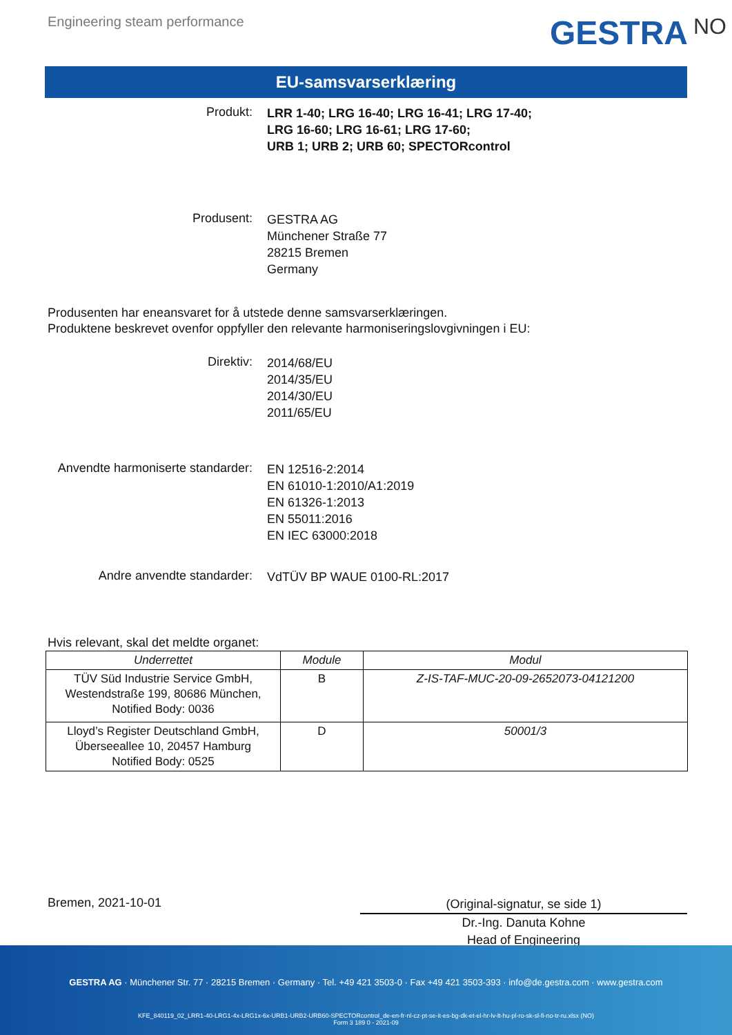Engineering steam performance
GESTRA<sup>NO</sup>
EU-samsvarserklæring
Produkt:
LRR 1-40; LRG 16-40; LRG 16-41; LRG 17-40;
LRG 16-60; LRG 16-61; LRG 17-60;
URB 1; URB 2; URB 60; SPECTORcontrol
Produsent:
GESTRA AG
Münchener Straße 77
28215 Bremen
Germany
Produsenten har eneansvaret for å utstede denne samsvarserklæringen.
Produktene beskrevet ovenfor oppfyller den relevante harmoniseringslovgivningen i EU:
Direktiv:
2014/68/EU
2014/35/EU
2014/30/EU
2011/65/EU
Anvendte harmoniserte standarder:
EN 12516-2:2014
EN 61010-1:2010/A1:2019
EN 61326-1:2013
EN 55011:2016
EN IEC 63000:2018
Andre anvendte standarder:
VdTÜV BP WAUE 0100-RL:2017
Hvis relevant, skal det meldte organet:
| Underrettet | Module | Modul |
| --- | --- | --- |
| TÜV Süd Industrie Service GmbH, Westendstraße 199, 80686 München, Notified Body: 0036 | B | Z-IS-TAF-MUC-20-09-2652073-04121200 |
| Lloyd’s Register Deutschland GmbH, Überseeallee 10, 20457 Hamburg Notified Body: 0525 | D | 50001/3 |
Bremen, 2021-10-01
(Original-signatur, se side 1)
Dr.-Ing. Danuta Kohne
Head of Engineering
GESTRA AG · Münchener Str. 77 · 28215 Bremen · Germany · Tel. +49 421 3503-0 · Fax +49 421 3503-393 · info@de.gestra.com · www.gestra.com
KFE_840119_02_LRR1-40-LRG1-4x-LRG1x-6x-URB1-URB2-URB60-SPECTORcontrol_de-en-fr-nl-cz-pt-se-it-es-bg-dk-et-el-hr-lv-lt-hu-pl-ro-sk-sl-fi-no-tr-ru.xlsx (NO)
Form 3 189 0 - 2021-09